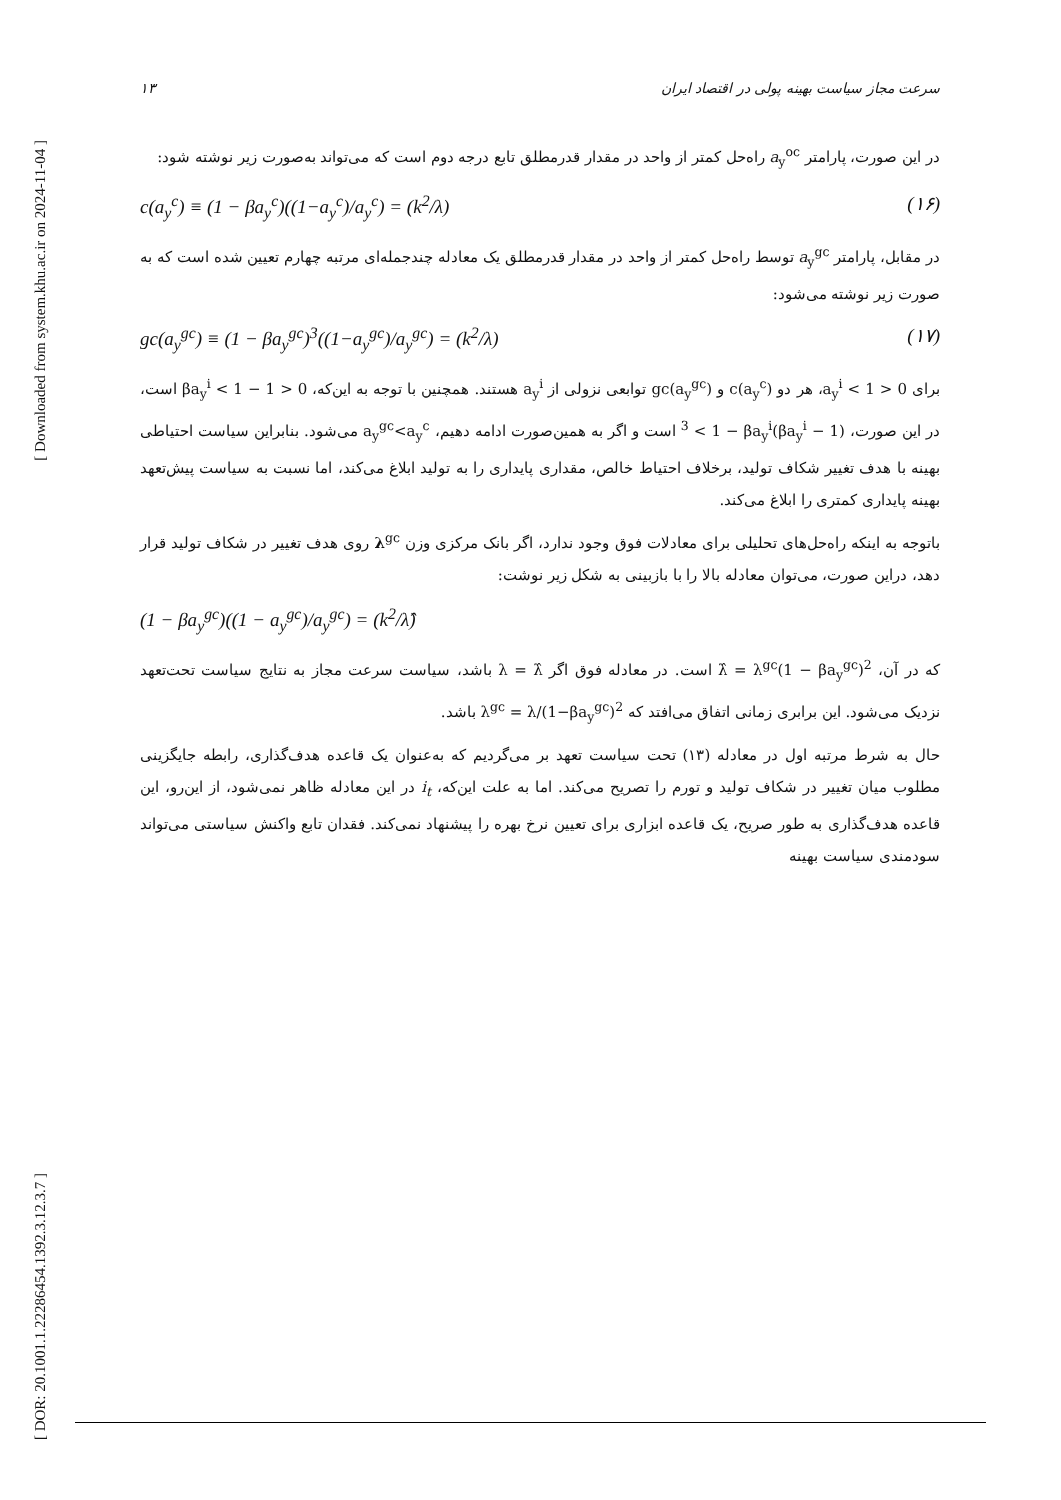[ Downloaded from system.khu.ac.ir on 2024-11-04 ]
[ DOR: 20.1001.1.22286454.1392.3.12.3.7 ]
سرعت مجاز سیاست بهینه پولی در اقتصاد ایران ۱۳
در این صورت، پارامتر a<sub>y</sub><sup>oc</sup> راه‌حل کمتر از واحد در مقدار قدرمطلق تابع درجه دوم است که می‌تواند به‌صورت زیر نوشته شود:
c(a<sub>y</sub><sup>c</sup>) ≡ (1 − βa<sub>y</sub><sup>c</sup>)((1−a<sub>y</sub><sup>c</sup>)/a<sub>y</sub><sup>c</sup>) = (k<sup>2</sup>/λ) (۱۶)
در مقابل، پارامتر a<sub>y</sub><sup>gc</sup> توسط راه‌حل کمتر از واحد در مقدار قدرمطلق یک معادله چندجمله‌ای مرتبه چهارم تعیین شده است که به صورت زیر نوشته می‌شود:
gc(a<sub>y</sub><sup>gc</sup>) ≡ (1 − βa<sub>y</sub><sup>gc</sup>)<sup>3</sup>((1−a<sub>y</sub><sup>gc</sup>)/a<sub>y</sub><sup>gc</sup>) = (k<sup>2</sup>/λ) (۱۷)
برای 0 < a<sub>y</sub><sup>i</sup> < 1، هر دو c(a<sub>y</sub><sup>c</sup>) و gc(a<sub>y</sub><sup>gc</sup>) توابعی نزولی از a<sub>y</sub><sup>i</sup> هستند. همچنین با توجه به این‌که، 0 < 1 − βa<sub>y</sub><sup>i</sup> < 1 است، در این صورت، (1 − βa<sub>y</sub><sup>i</sup>)<sup>3</sup> < 1 − βa<sub>y</sub><sup>i</sup> است و اگر به همین‌صورت ادامه دهیم، a<sub>y</sub><sup>gc</sup><a<sub>y</sub><sup>c</sup> می‌شود. بنابراین سیاست احتیاطی بهینه با هدف تغییر شکاف تولید، برخلاف احتیاط خالص، مقداری پایداری را به تولید ابلاغ می‌کند، اما نسبت به سیاست پیش‌تعهد بهینه پایداری کمتری را ابلاغ می‌کند.
باتوجه به اینکه راه‌حل‌های تحلیلی برای معادلات فوق وجود ندارد، اگر بانک مرکزی وزن λ<sup>gc</sup> روی هدف تغییر در شکاف تولید قرار دهد، دراین صورت، می‌توان معادله بالا را با بازبینی به شکل زیر نوشت:
(1 − βa<sub>y</sub><sup>gc</sup>)((1 − a<sub>y</sub><sup>gc</sup>)/a<sub>y</sub><sup>gc</sup>) = (k<sup>2</sup>/λ̂)
که در آن، λ̂ = λ<sup>gc</sup>(1 − βa<sub>y</sub><sup>gc</sup>)<sup>2</sup> است. در معادله فوق اگر λ = λ̂ باشد، سیاست سرعت مجاز به نتایج سیاست تحت‌تعهد نزدیک می‌شود. این برابری زمانی اتفاق می‌افتد که λ<sup>gc</sup> = λ/(1−βa<sub>y</sub><sup>gc</sup>)<sup>2</sup> باشد.
حال به شرط مرتبه اول در معادله (۱۳) تحت سیاست تعهد بر می‌گردیم که به‌عنوان یک قاعده هدف‌گذاری، رابطه جایگزینی مطلوب میان تغییر در شکاف تولید و تورم را تصریح می‌کند. اما به علت این‌که، i<sub>t</sub> در این معادله ظاهر نمی‌شود، از این‌رو، این قاعده هدف‌گذاری به طور صریح، یک قاعده ابزاری برای تعیین نرخ بهره را پیشنهاد نمی‌کند. فقدان تابع واکنش سیاستی می‌تواند سودمندی سیاست بهینه